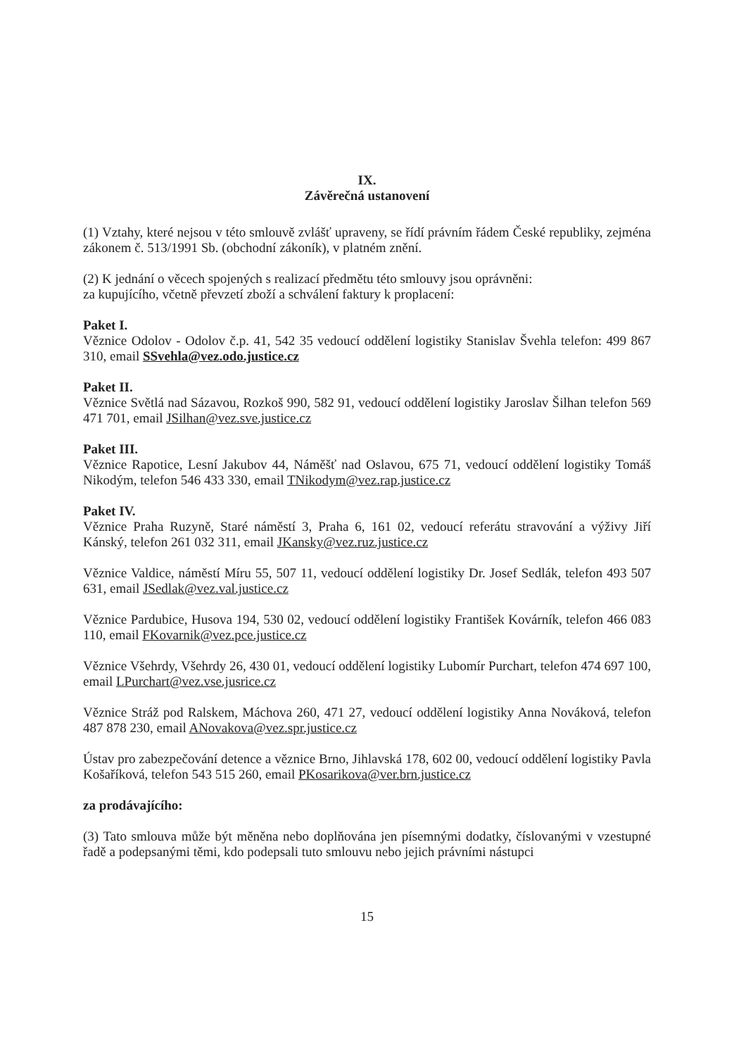IX.
Závěrečná ustanovení
(1) Vztahy, které nejsou v této smlouvě zvlášť upraveny, se řídí právním řádem České republiky, zejména zákonem č. 513/1991 Sb. (obchodní zákoník), v platném znění.
(2) K jednání o věcech spojených s realizací předmětu této smlouvy jsou oprávněni:
za kupujícího, včetně převzetí zboží a schválení faktury k proplacení:
Paket I.
Věznice Odolov - Odolov č.p. 41, 542 35 vedoucí oddělení logistiky Stanislav Švehla telefon: 499 867 310, email SSvehla@vez.odo.justice.cz
Paket II.
Věznice Světlá nad Sázavou, Rozkoš 990, 582 91, vedoucí oddělení logistiky Jaroslav Šilhan telefon 569 471 701, email JSilhan@vez.sve.justice.cz
Paket III.
Věznice Rapotice, Lesní Jakubov 44, Náměšť nad Oslavou, 675 71, vedoucí oddělení logistiky Tomáš Nikodým, telefon 546 433 330, email TNikodym@vez.rap.justice.cz
Paket IV.
Věznice Praha Ruzyně, Staré náměstí 3, Praha 6, 161 02, vedoucí referátu stravování a výživy Jiří Kánský, telefon 261 032 311, email JKansky@vez.ruz.justice.cz
Věznice Valdice, náměstí Míru 55, 507 11, vedoucí oddělení logistiky Dr. Josef Sedlák, telefon 493 507 631, email JSedlak@vez.val.justice.cz
Věznice Pardubice, Husova 194, 530 02, vedoucí oddělení logistiky František Kovárník, telefon 466 083 110, email FKovarnik@vez.pce.justice.cz
Věznice Všehrdy, Všehrdy 26, 430 01, vedoucí oddělení logistiky Lubomír Purchart, telefon 474 697 100, email LPurchart@vez.vse.jusrice.cz
Věznice Stráž pod Ralskem, Máchova 260, 471 27, vedoucí oddělení logistiky Anna Nováková, telefon 487 878 230, email ANovakova@vez.spr.justice.cz
Ústav pro zabezpečování detence a věznice Brno, Jihlavská 178, 602 00, vedoucí oddělení logistiky Pavla Košaříková, telefon 543 515 260, email PKosarikova@ver.brn.justice.cz
za prodávajícího:
(3) Tato smlouva může být měněna nebo doplňována jen písemnými dodatky, číslovanými v vzestupné řadě a podepsanými těmi, kdo podepsali tuto smlouvu nebo jejich právními nástupci
15